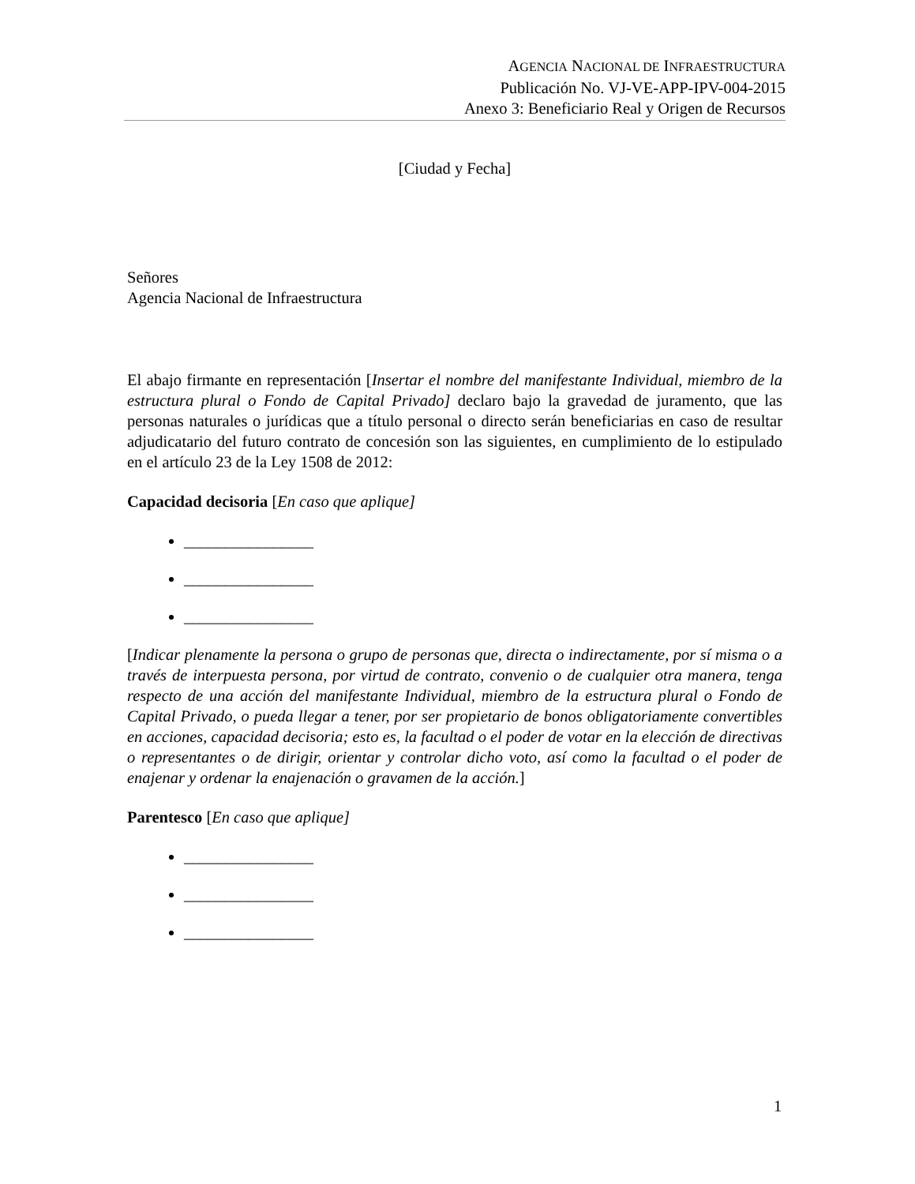AGENCIA NACIONAL DE INFRAESTRUCTURA
Publicación No. VJ-VE-APP-IPV-004-2015
Anexo 3: Beneficiario Real y Origen de Recursos
[Ciudad y Fecha]
Señores
Agencia Nacional de Infraestructura
El abajo firmante en representación [Insertar el nombre del manifestante Individual, miembro de la estructura plural o Fondo de Capital Privado] declaro bajo la gravedad de juramento, que las personas naturales o jurídicas que a título personal o directo serán beneficiarias en caso de resultar adjudicatario del futuro contrato de concesión son las siguientes, en cumplimiento de lo estipulado en el artículo 23 de la Ley 1508 de 2012:
Capacidad decisoria [En caso que aplique]
________________
________________
________________
[Indicar plenamente la persona o grupo de personas que, directa o indirectamente, por sí misma o a través de interpuesta persona, por virtud de contrato, convenio o de cualquier otra manera, tenga respecto de una acción del manifestante Individual, miembro de la estructura plural o Fondo de Capital Privado, o pueda llegar a tener, por ser propietario de bonos obligatoriamente convertibles en acciones, capacidad decisoria; esto es, la facultad o el poder de votar en la elección de directivas o representantes o de dirigir, orientar y controlar dicho voto, así como la facultad o el poder de enajenar y ordenar la enajenación o gravamen de la acción.]
Parentesco [En caso que aplique]
________________
________________
________________
1